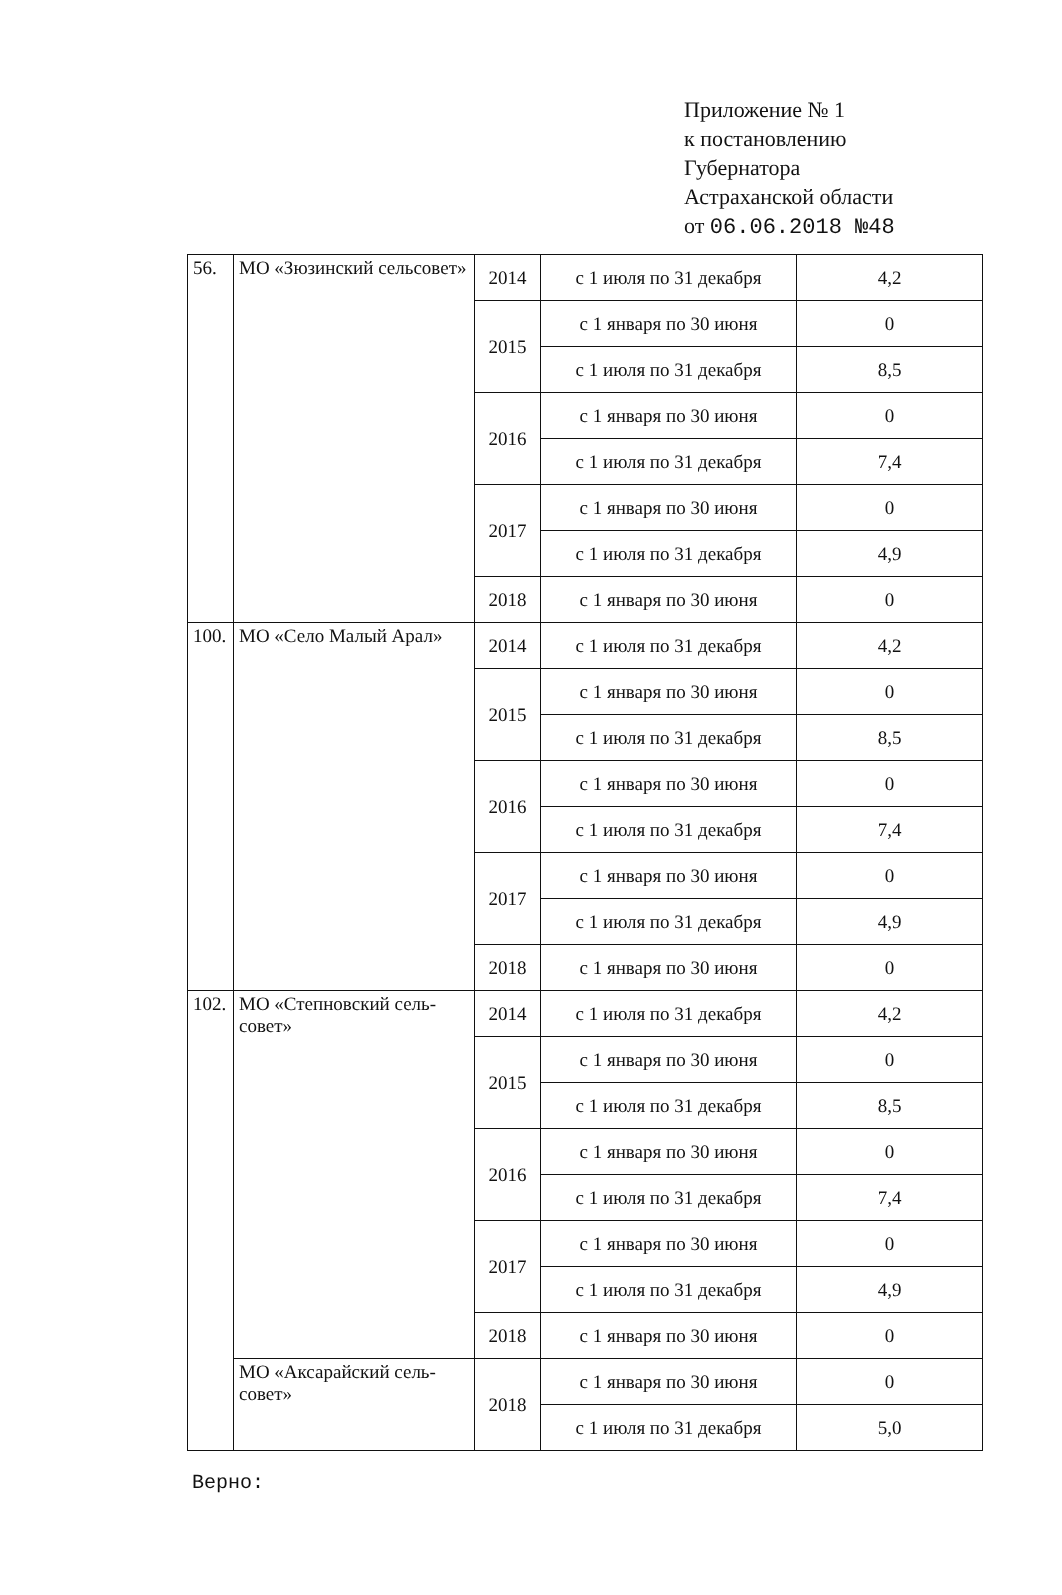Приложение № 1
к постановлению
Губернатора
Астраханской области
от 06.06.2018 №48
| 56. | МО «Зюзинский сельсовет» | 2014 | с 1 июля по 31 декабря | 4,2 |
| | | 2015 | с 1 января по 30 июня | 0 |
| | | | с 1 июля по 31 декабря | 8,5 |
| | | 2016 | с 1 января по 30 июня | 0 |
| | | | с 1 июля по 31 декабря | 7,4 |
| | | 2017 | с 1 января по 30 июня | 0 |
| | | | с 1 июля по 31 декабря | 4,9 |
| | | 2018 | с 1 января по 30 июня | 0 |
| 100. | МО «Село Малый Арал» | 2014 | с 1 июля по 31 декабря | 4,2 |
| | | 2015 | с 1 января по 30 июня | 0 |
| | | | с 1 июля по 31 декабря | 8,5 |
| | | 2016 | с 1 января по 30 июня | 0 |
| | | | с 1 июля по 31 декабря | 7,4 |
| | | 2017 | с 1 января по 30 июня | 0 |
| | | | с 1 июля по 31 декабря | 4,9 |
| | | 2018 | с 1 января по 30 июня | 0 |
| 102. | МО «Степновский сель-совет» | 2014 | с 1 июля по 31 декабря | 4,2 |
| | | 2015 | с 1 января по 30 июня | 0 |
| | | | с 1 июля по 31 декабря | 8,5 |
| | | 2016 | с 1 января по 30 июня | 0 |
| | | | с 1 июля по 31 декабря | 7,4 |
| | | 2017 | с 1 января по 30 июня | 0 |
| | | | с 1 июля по 31 декабря | 4,9 |
| | | 2018 | с 1 января по 30 июня | 0 |
| | МО «Аксарайский сель-совет» | 2018 | с 1 января по 30 июня | 0 |
| | | | с 1 июля по 31 декабря | 5,0 |
Верно: